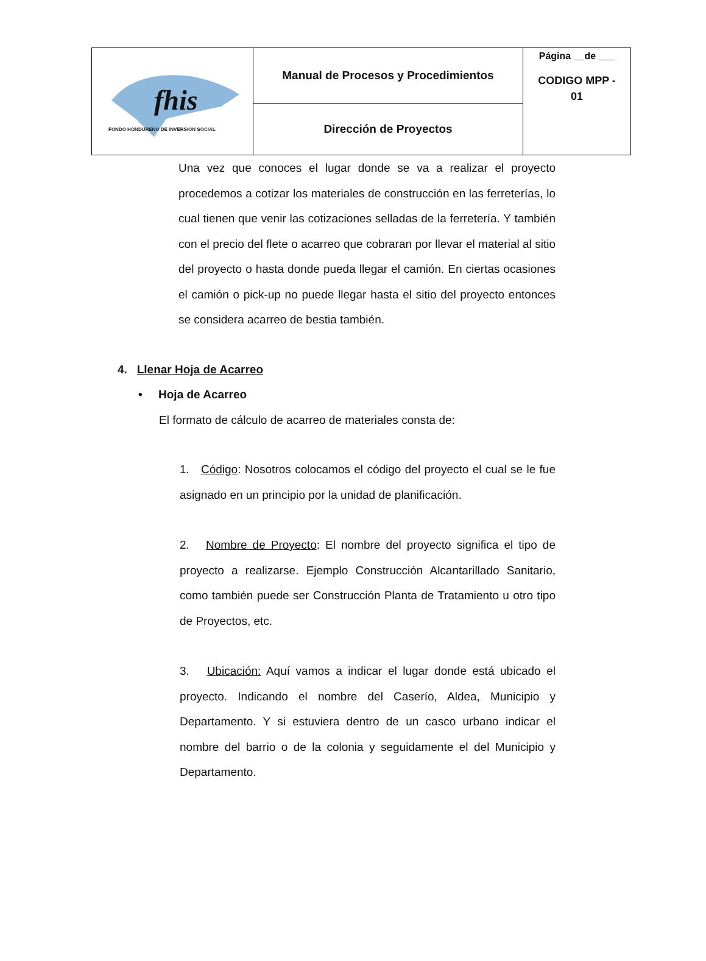| fhis FONDO HONDUREÑO DE INVERSIÓN SOCIAL | Manual de Procesos y Procedimientos | Página __de ___ CODIGO MPP - 01 |
| | Dirección de Proyectos | |
Una vez que conoces el lugar donde se va a realizar el proyecto procedemos a cotizar los materiales de construcción en las ferreterías, lo cual tienen que venir las cotizaciones selladas de la ferretería. Y también con el precio del flete o acarreo que cobraran por llevar el material al sitio del proyecto o hasta donde pueda llegar el camión. En ciertas ocasiones el camión o pick-up no puede llegar hasta el sitio del proyecto entonces se considera acarreo de bestia también.
4. Llenar Hoja de Acarreo
• Hoja de Acarreo
El formato de cálculo de acarreo de materiales consta de:
1. Código: Nosotros colocamos el código del proyecto el cual se le fue asignado en un principio por la unidad de planificación.
2. Nombre de Proyecto: El nombre del proyecto significa el tipo de proyecto a realizarse. Ejemplo Construcción Alcantarillado Sanitario, como también puede ser Construcción Planta de Tratamiento u otro tipo de Proyectos, etc.
3. Ubicación: Aquí vamos a indicar el lugar donde está ubicado el proyecto. Indicando el nombre del Caserío, Aldea, Municipio y Departamento. Y si estuviera dentro de un casco urbano indicar el nombre del barrio o de la colonia y seguidamente el del Municipio y Departamento.